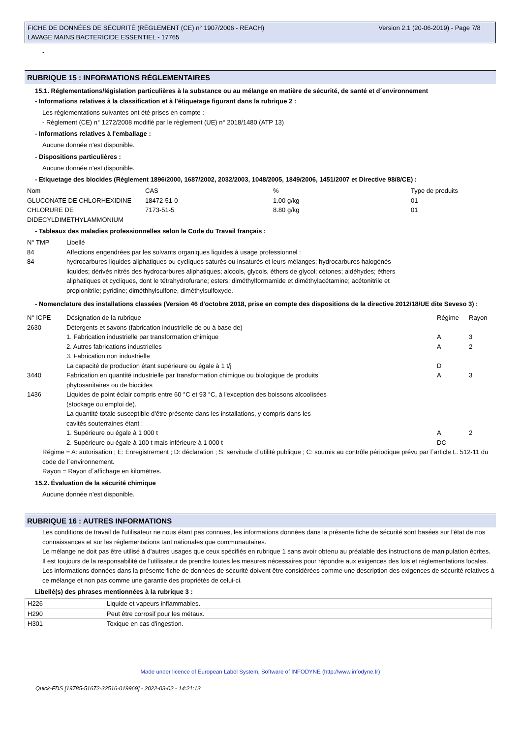FICHE DE DONNÉES DE SÉCURITÉ (RÈGLEMENT (CE) n° 1907/2006 - REACH)
LAVAGE MAINS BACTERICIDE ESSENTIEL - 17765
Version 2.1 (20-06-2019) - Page 7/8
-
RUBRIQUE 15 : INFORMATIONS RÉGLEMENTAIRES
15.1. Réglementations/législation particulières à la substance ou au mélange en matière de sécurité, de santé et d´environnement
- Informations relatives à la classification et à l'étiquetage figurant dans la rubrique 2 :
Les réglementations suivantes ont été prises en compte :
- Règlement (CE) n° 1272/2008 modifié par le règlement (UE) n° 2018/1480 (ATP 13)
- Informations relatives à l'emballage :
Aucune donnée n'est disponible.
- Dispositions particulières :
Aucune donnée n'est disponible.
- Etiquetage des biocides (Règlement 1896/2000, 1687/2002, 2032/2003, 1048/2005, 1849/2006, 1451/2007 et Directive 98/8/CE) :
| Nom | CAS | % | Type de produits |
| GLUCONATE DE CHLORHEXIDINE | 18472-51-0 | 1.00 g/kg | 01 |
| CHLORURE DE DIDECYLDIMETHYLAMMONIUM | 7173-51-5 | 8.80 g/kg | 01 |
- Tableaux des maladies professionnelles selon le Code du Travail français :
| N° TMP | Libellé |
| 84 | Affections engendrées par les solvants organiques liquides à usage professionnel : |
| 84 | hydrocarbures liquides aliphatiques ou cycliques saturés ou insaturés et leurs mélanges; hydrocarbures halogénés liquides; dérivés nitrés des hydrocarbures aliphatiques; alcools, glycols, éthers de glycol; cétones; aldéhydes; éthers aliphatiques et cycliques, dont le tétrahydrofurane; esters; diméthylformamide et diméthylacétamine; acétonitrile et propionitrile; pyridine; diméthhylsulfone, diméthylsulfoxyde. |
- Nomenclature des installations classées (Version 46 d'octobre 2018, prise en compte des dispositions de la directive 2012/18/UE dite Seveso 3) :
| N° ICPE | Désignation de la rubrique | Régime | Rayon |
| 2630 | Détergents et savons (fabrication industrielle de ou à base de) | | |
| | 1. Fabrication industrielle par transformation chimique | A | 3 |
| | 2. Autres fabrications industrielles | A | 2 |
| | 3. Fabrication non industrielle La capacité de production étant supérieure ou égale à 1 t/j | D | |
| 3440 | Fabrication en quantité industrielle par transformation chimique ou biologique de produits phytosanitaires ou de biocides | A | 3 |
| 1436 | Liquides de point éclair compris entre 60 °C et 93 °C, à l'exception des boissons alcoolisées (stockage ou emploi de). La quantité totale susceptible d'être présente dans les installations, y compris dans les cavités souterraines étant : | | |
| | 1. Supérieure ou égale à 1 000 t | A | 2 |
| | 2. Supérieure ou égale à 100 t mais inférieure à 1 000 t | DC | |
Régime = A: autorisation ; E: Enregistrement ; D: déclaration ; S: servitude d´utilité publique ; C: soumis au contrôle périodique prévu par l´article L. 512-11 du code de l´environnement.
Rayon = Rayon d´affichage en kilomètres.
15.2. Évaluation de la sécurité chimique
Aucune donnée n'est disponible.
RUBRIQUE 16 : AUTRES INFORMATIONS
Les conditions de travail de l'utilisateur ne nous étant pas connues, les informations données dans la présente fiche de sécurité sont basées sur l'état de nos connaissances et sur les réglementations tant nationales que communautaires.
Le mélange ne doit pas être utilisé à d'autres usages que ceux spécifiés en rubrique 1 sans avoir obtenu au préalable des instructions de manipulation écrites.
Il est toujours de la responsabilité de l'utilisateur de prendre toutes les mesures nécessaires pour répondre aux exigences des lois et réglementations locales.
Les informations données dans la présente fiche de données de sécurité doivent être considérées comme une description des exigences de sécurité relatives à ce mélange et non pas comme une garantie des propriétés de celui-ci.
Libellé(s) des phrases mentionnées à la rubrique 3 :
| H226 | Liquide et vapeurs inflammables. |
| H290 | Peut être corrosif pour les métaux. |
| H301 | Toxique en cas d'ingestion. |
Made under licence of European Label System, Software of INFODYNE (http://www.infodyne.fr)
Quick-FDS [19785-51672-32516-019969] - 2022-03-02 - 14:21:13